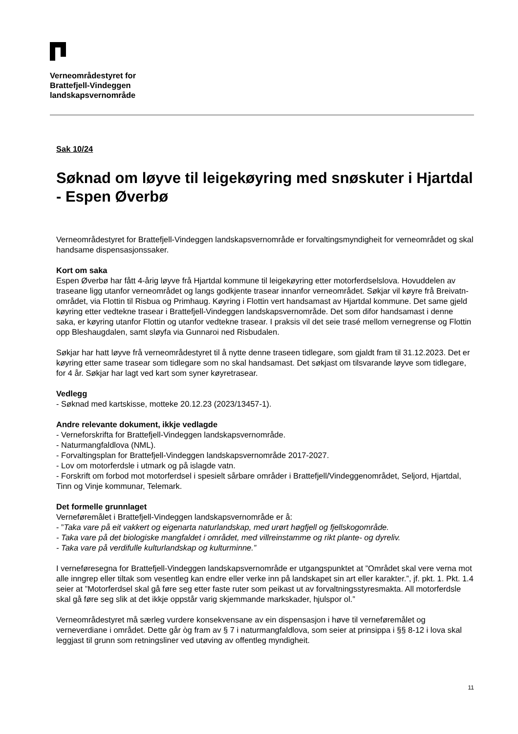Verneområdestyret for
Brattefjell-Vindeggen
landskapsvernområde
Sak 10/24
Søknad om løyve til leigekøyring med snøskuter i Hjartdal - Espen Øverbø
Verneområdestyret for Brattefjell-Vindeggen landskapsvernområde er forvaltingsmyndigheit for verneområdet og skal handsame dispensasjonssaker.
Kort om saka
Espen Øverbø har fått 4-årig løyve frå Hjartdal kommune til leigekøyring etter motorferdselslova. Hovuddelen av traseane ligg utanfor verneområdet og langs godkjente trasear innanfor verneområdet. Søkjar vil køyre frå Breivatn-området, via Flottin til Risbua og Primhaug. Køyring i Flottin vert handsamast av Hjartdal kommune. Det same gjeld køyring etter vedtekne trasear i Brattefjell-Vindeggen landskapsvernområde. Det som difor handsamast i denne saka, er køyring utanfor Flottin og utanfor vedtekne trasear. I praksis vil det seie trasé mellom vernegrense og Flottin opp Bleshaugdalen, samt sløyfa via Gunnaroi ned Risbudalen.
Søkjar har hatt løyve frå verneområdestyret til å nytte denne traseen tidlegare, som gjaldt fram til 31.12.2023. Det er køyring etter same trasear som tidlegare som no skal handsamast. Det søkjast om tilsvarande løyve som tidlegare, for 4 år. Søkjar har lagt ved kart som syner køyretrasear.
Vedlegg
- Søknad med kartskisse, motteke 20.12.23 (2023/13457-1).
Andre relevante dokument, ikkje vedlagde
- Verneforskrifta for Brattefjell-Vindeggen landskapsvernområde.
- Naturmangfaldlova (NML).
- Forvaltingsplan for Brattefjell-Vindeggen landskapsvernområde 2017-2027.
- Lov om motorferdsle i utmark og på islagde vatn.
- Forskrift om forbod mot motorferdsel i spesielt sårbare områder i Brattefjell/Vindeggenområdet, Seljord, Hjartdal, Tinn og Vinje kommunar, Telemark.
Det formelle grunnlaget
Verneføremålet i Brattefjell-Vindeggen landskapsvernområde er å:
- ”Taka vare på eit vakkert og eigenarta naturlandskap, med urørt høgfjell og fjellskogområde.
- Taka vare på det biologiske mangfaldet i området, med villreinstamme og rikt plante- og dyreliv.
- Taka vare på verdifulle kulturlandskap og kulturminne.”
I verneføresegna for Brattefjell-Vindeggen landskapsvernområde er utgangspunktet at ”Området skal vere verna mot alle inngrep eller tiltak som vesentleg kan endre eller verke inn på landskapet sin art eller karakter.”, jf. pkt. 1. Pkt. 1.4 seier at ”Motorferdsel skal gå føre seg etter faste ruter som peikast ut av forvaltningsstyresmakta. All motorferdsle skal gå føre seg slik at det ikkje oppstår varig skjemmande markskader, hjulspor ol.”
Verneområdestyret må særleg vurdere konsekvensane av ein dispensasjon i høve til verneføremålet og verneverdiane i området. Dette går òg fram av § 7 i naturmangfaldlova, som seier at prinsippa i §§ 8-12 i lova skal leggjast til grunn som retningsliner ved utøving av offentleg myndigheit.
11